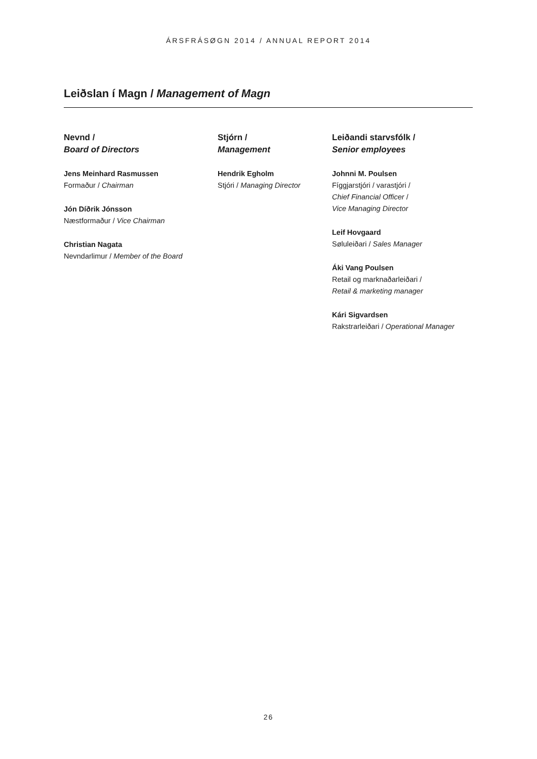ÁRSFRÁSØGN 2014 / ANNUAL REPORT 2014
Leiðslan í Magn / Management of Magn
Nevnd /
Board of Directors
Jens Meinhard Rasmussen
Formaður / Chairman
Jón Díðrik Jónsson
Næstformaður / Vice Chairman
Christian Nagata
Nevndarlimur / Member of the Board
Stjórn /
Management
Hendrik Egholm
Stjóri / Managing Director
Leiðandi starvsfólk /
Senior employees
Johnni M. Poulsen
Fíggjarstjóri / varastjóri /
Chief Financial Officer /
Vice Managing Director
Leif Hovgaard
Søluleiðari / Sales Manager
Áki Vang Poulsen
Retail og marknaðarleiðari /
Retail & marketing manager
Kári Sigvardsen
Rakstrarleiðari / Operational Manager
26